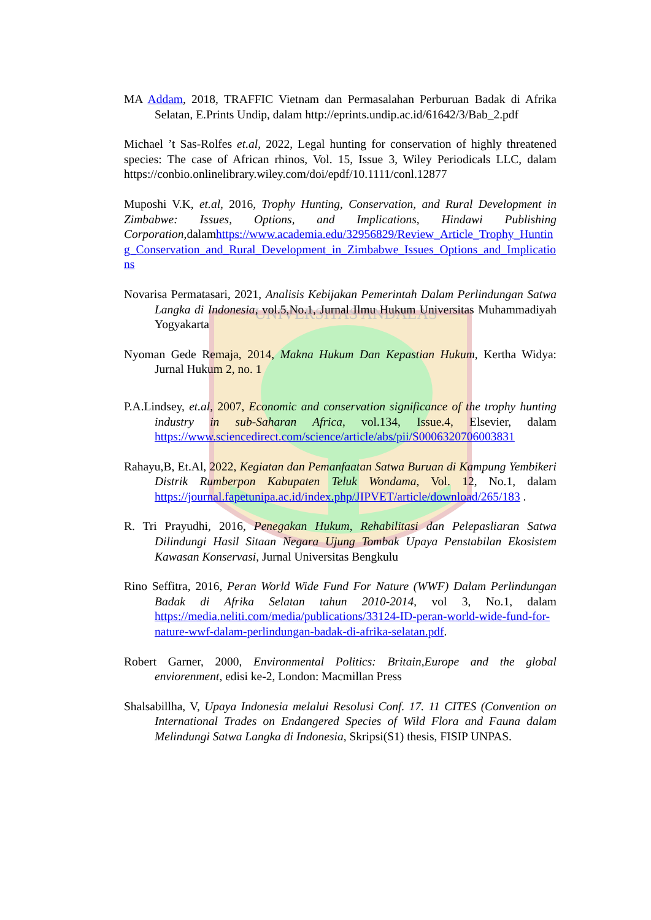UNIVERSITAS ANDALAS
MA Addam, 2018, TRAFFIC Vietnam dan Permasalahan Perburuan Badak di Afrika Selatan, E.Prints Undip, dalam http://eprints.undip.ac.id/61642/3/Bab_2.pdf
Michael ’t Sas-Rolfes et.al, 2022, Legal hunting for conservation of highly threatened species: The case of African rhinos, Vol. 15, Issue 3, Wiley Periodicals LLC, dalam https://conbio.onlinelibrary.wiley.com/doi/epdf/10.1111/conl.12877
Muposhi V.K, et.al, 2016, Trophy Hunting, Conservation, and Rural Development in Zimbabwe: Issues, Options, and Implications, Hindawi Publishing Corporation,dalamhttps://www.academia.edu/32956829/Review_Article_Trophy_Hunting_Conservation_and_Rural_Development_in_Zimbabwe_Issues_Options_and_Implications
Novarisa Permatasari, 2021, Analisis Kebijakan Pemerintah Dalam Perlindungan Satwa Langka di Indonesia, vol.5,No.1, Jurnal Ilmu Hukum Universitas Muhammadiyah Yogyakarta
Nyoman Gede Remaja, 2014, Makna Hukum Dan Kepastian Hukum, Kertha Widya: Jurnal Hukum 2, no. 1
P.A.Lindsey, et.al, 2007, Economic and conservation significance of the trophy hunting industry in sub-Saharan Africa, vol.134, Issue.4, Elsevier, dalam https://www.sciencedirect.com/science/article/abs/pii/S0006320706003831
Rahayu,B, Et.Al, 2022, Kegiatan dan Pemanfaatan Satwa Buruan di Kampung Yembikeri Distrik Rumberpon Kabupaten Teluk Wondama, Vol. 12, No.1, dalam https://journal.fapetunipa.ac.id/index.php/JIPVET/article/download/265/183 .
R. Tri Prayudhi, 2016, Penegakan Hukum, Rehabilitasi dan Pelepasliaran Satwa Dilindungi Hasil Sitaan Negara Ujung Tombak Upaya Penstabilan Ekosistem Kawasan Konservasi, Jurnal Universitas Bengkulu
Rino Seffitra, 2016, Peran World Wide Fund For Nature (WWF) Dalam Perlindungan Badak di Afrika Selatan tahun 2010-2014, vol 3, No.1, dalam https://media.neliti.com/media/publications/33124-ID-peran-world-wide-fund-for-nature-wwf-dalam-perlindungan-badak-di-afrika-selatan.pdf.
Robert Garner, 2000, Environmental Politics: Britain,Europe and the global enviorenment, edisi ke-2, London: Macmillan Press
Shalsabillha, V, Upaya Indonesia melalui Resolusi Conf. 17. 11 CITES (Convention on International Trades on Endangered Species of Wild Flora and Fauna dalam Melindungi Satwa Langka di Indonesia, Skripsi(S1) thesis, FISIP UNPAS.